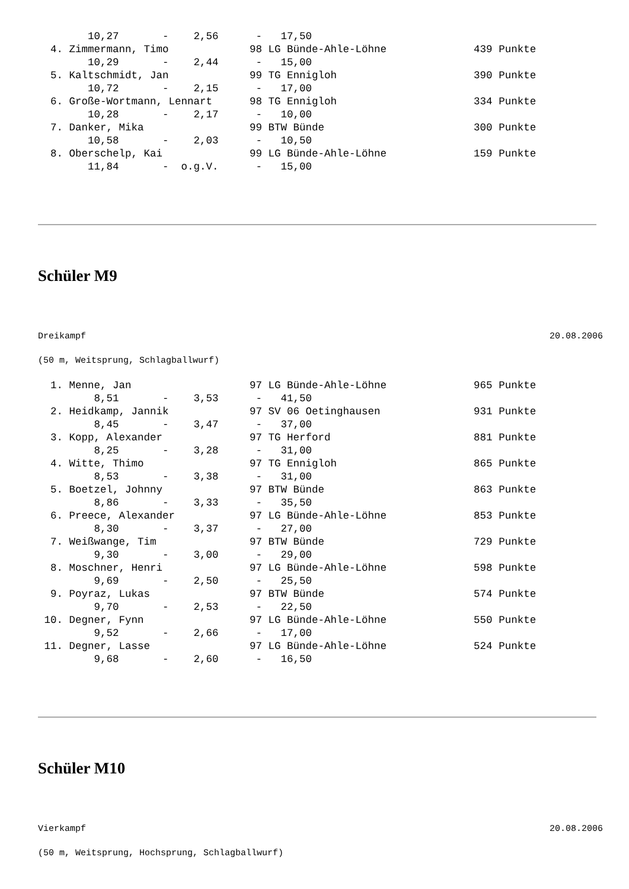10,27       -    2,56      -   17,50
  4. Zimmermann, Timo             98 LG Bünde-Ahle-Löhne              439 Punkte
        10,29       -    2,44      -   15,00
  5. Kaltschmidt, Jan             99 TG Ennigloh                      390 Punkte
        10,72       -    2,15      -   17,00
  6. Große-Wortmann, Lennart      98 TG Ennigloh                      334 Punkte
        10,28       -    2,17      -   10,00
  7. Danker, Mika                 99 BTW Bünde                        300 Punkte
        10,58       -    2,03      -   10,50
  8. Oberschelp, Kai              99 LG Bünde-Ahle-Löhne              159 Punkte
        11,84       -  o.g.V.      -   15,00
Schüler M9
Dreikampf 20.08.2006
(50 m, Weitsprung, Schlagballwurf)
  1. Menne, Jan                   97 LG Bünde-Ahle-Löhne              965 Punkte
         8,51       -    3,53      -   41,50
  2. Heidkamp, Jannik             97 SV 06 Oetinghausen               931 Punkte
         8,45       -    3,47      -   37,00
  3. Kopp, Alexander              97 TG Herford                       881 Punkte
         8,25       -    3,28      -   31,00
  4. Witte, Thimo                 97 TG Ennigloh                      865 Punkte
         8,53       -    3,38      -   31,00
  5. Boetzel, Johnny              97 BTW Bünde                        863 Punkte
         8,86       -    3,33      -   35,50
  6. Preece, Alexander            97 LG Bünde-Ahle-Löhne              853 Punkte
         8,30       -    3,37      -   27,00
  7. Weißwange, Tim               97 BTW Bünde                        729 Punkte
         9,30       -    3,00      -   29,00
  8. Moschner, Henri              97 LG Bünde-Ahle-Löhne              598 Punkte
         9,69       -    2,50      -   25,50
  9. Poyraz, Lukas                97 BTW Bünde                        574 Punkte
         9,70       -    2,53      -   22,50
 10. Degner, Fynn                 97 LG Bünde-Ahle-Löhne              550 Punkte
         9,52       -    2,66      -   17,00
 11. Degner, Lasse                97 LG Bünde-Ahle-Löhne              524 Punkte
         9,68       -    2,60      -   16,50
Schüler M10
Vierkampf 20.08.2006
(50 m, Weitsprung, Hochsprung, Schlagballwurf)